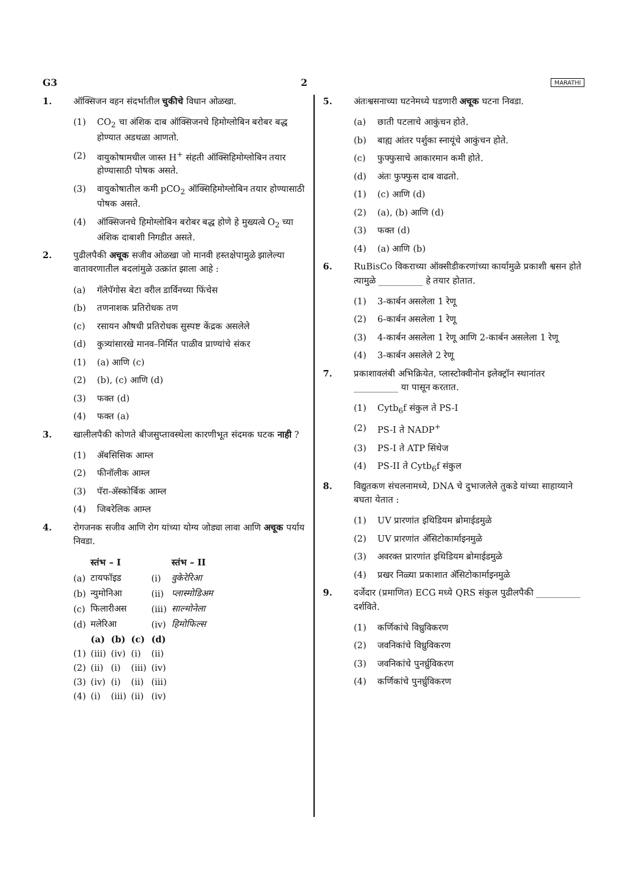G3 2 MARATHI
1. ऑक्सिजन वहन संदर्भातील चुकीचे विधान ओळखा.
(1) CO<sub>2</sub> चा अंशिक दाब ऑक्सिजनचे हिमोग्लोबिन बरोबर बद्ध होण्यात अडथळा आणतो.
(2) वायुकोषामधील जास्त H<sup>+</sup> संहती ऑक्सिहिमोग्लोबिन तयार होण्यासाठी पोषक असते.
(3) वायुकोषातील कमी pCO<sub>2</sub> ऑक्सिहिमोग्लोबिन तयार होण्यासाठी पोषक असते.
(4) ऑक्सिजनचे हिमोग्लोबिन बरोबर बद्ध होणे हे मुख्यत्वे O<sub>2</sub> च्या अंशिक दाबाशी निगडीत असते.
2. पुढीलपैकी अचूक सजीव ओळखा जो मानवी हस्तक्षेपामुळे झालेल्या वातावरणातील बदलांमुळे उत्क्रांत झाला आहे :
(a) गॅलेपॅगोस बेटा वरील डार्विनच्या फिंचेस
(b) तणनाशक प्रतिरोधक तण
(c) रसायन औषधी प्रतिरोधक सुस्पष्ट केंद्रक असलेले
(d) कुत्र्यांसारखे मानव–निर्मित पाळीव प्राण्यांचे संकर
(1) (a) आणि (c)
(2) (b), (c) आणि (d)
(3) फक्त (d)
(4) फक्त (a)
3. खालीलपैकी कोणते बीजसुप्तावस्थेला कारणीभूत संदमक घटक नाही ?
(1) ॲबसिसिक आम्ल
(2) फीनॉलीक आम्ल
(3) पॅरा-ॲस्कोर्बिक आम्ल
(4) जिबरेलिक आम्ल
4. रोगजनक सजीव आणि रोग यांच्या योग्य जोड्या लावा आणि अचूक पर्याय निवडा.
| | स्तंभ – I | | | | स्तंभ – II |
| --- | --- | --- | --- | --- | --- |
| (a) | टायफॉइड | | | (i) | वुकेरेरिआ |
| (b) | न्युमोनिआ | | | (ii) | प्लास्मोडिअम |
| (c) | फिलारीअस | | | (iii) | साल्मोनेला |
| (d) | मलेरिआ | | | (iv) | हिमोफिल्स |
| | (a) | (b) | (c) | (d) | |
| (1) | (iii) | (iv) | (i) | (ii) | |
| (2) | (ii) | (i) | (iii) | (iv) | |
| (3) | (iv) | (i) | (ii) | (iii) | |
| (4) | (i) | (iii) | (ii) | (iv) | |
5. अंतःश्वसनाच्या घटनेमध्ये घडणारी अचूक घटना निवडा.
(a) छाती पटलाचे आकुंचन होते.
(b) बाह्य आंतर पर्शुका स्नायूंचे आकुंचन होते.
(c) फुफ्फुसाचे आकारमान कमी होते.
(d) अंतः फुफ्फुस दाब वाढतो.
(1) (c) आणि (d)
(2) (a), (b) आणि (d)
(3) फक्त (d)
(4) (a) आणि (b)
6. RuBisCo विकराच्या ऑक्सीडीकरणांच्या कार्यामुळे प्रकाशी श्वसन होते त्यामुळे __________ हे तयार होतात.
(1) 3-कार्बन असलेला 1 रेणू
(2) 6-कार्बन असलेला 1 रेणू
(3) 4-कार्बन असलेला 1 रेणू आणि 2-कार्बन असलेला 1 रेणू
(4) 3-कार्बन असलेले 2 रेणू
7. प्रकाशावलंबी अभिक्रियेत, प्लास्टोक्वीनोन इलेक्ट्रॉन स्थानांतर __________ या पासून करतात.
(1) Cytb<sub>6</sub>f संकुल ते PS-I
(2) PS-I ते NADP<sup>+</sup>
(3) PS-I ते ATP सिंथेज
(4) PS-II ते Cytb<sub>6</sub>f संकुल
8. विद्युतकण संचलनामध्ये, DNA चे दुभाजलेले तुकडे यांच्या साहाय्याने बघता येतात :
(1) UV प्रारणांत इथिडियम ब्रोमाईडमुळे
(2) UV प्रारणांत ॲसिटोकार्माइनमुळे
(3) अवरक्त प्रारणांत इथिडियम ब्रोमाईडमुळे
(4) प्रखर निळ्या प्रकाशात ॲसिटोकार्माइनमुळे
9. दर्जेदार (प्रमाणित) ECG मध्ये QRS संकुल पुढीलपैकी __________ दर्शविते.
(1) कर्णिकांचे विध्रुविकरण
(2) जवनिकांचे विध्रुविकरण
(3) जवनिकांचे पुनर्ध्रुविकरण
(4) कर्णिकांचे पुनर्ध्रुविकरण